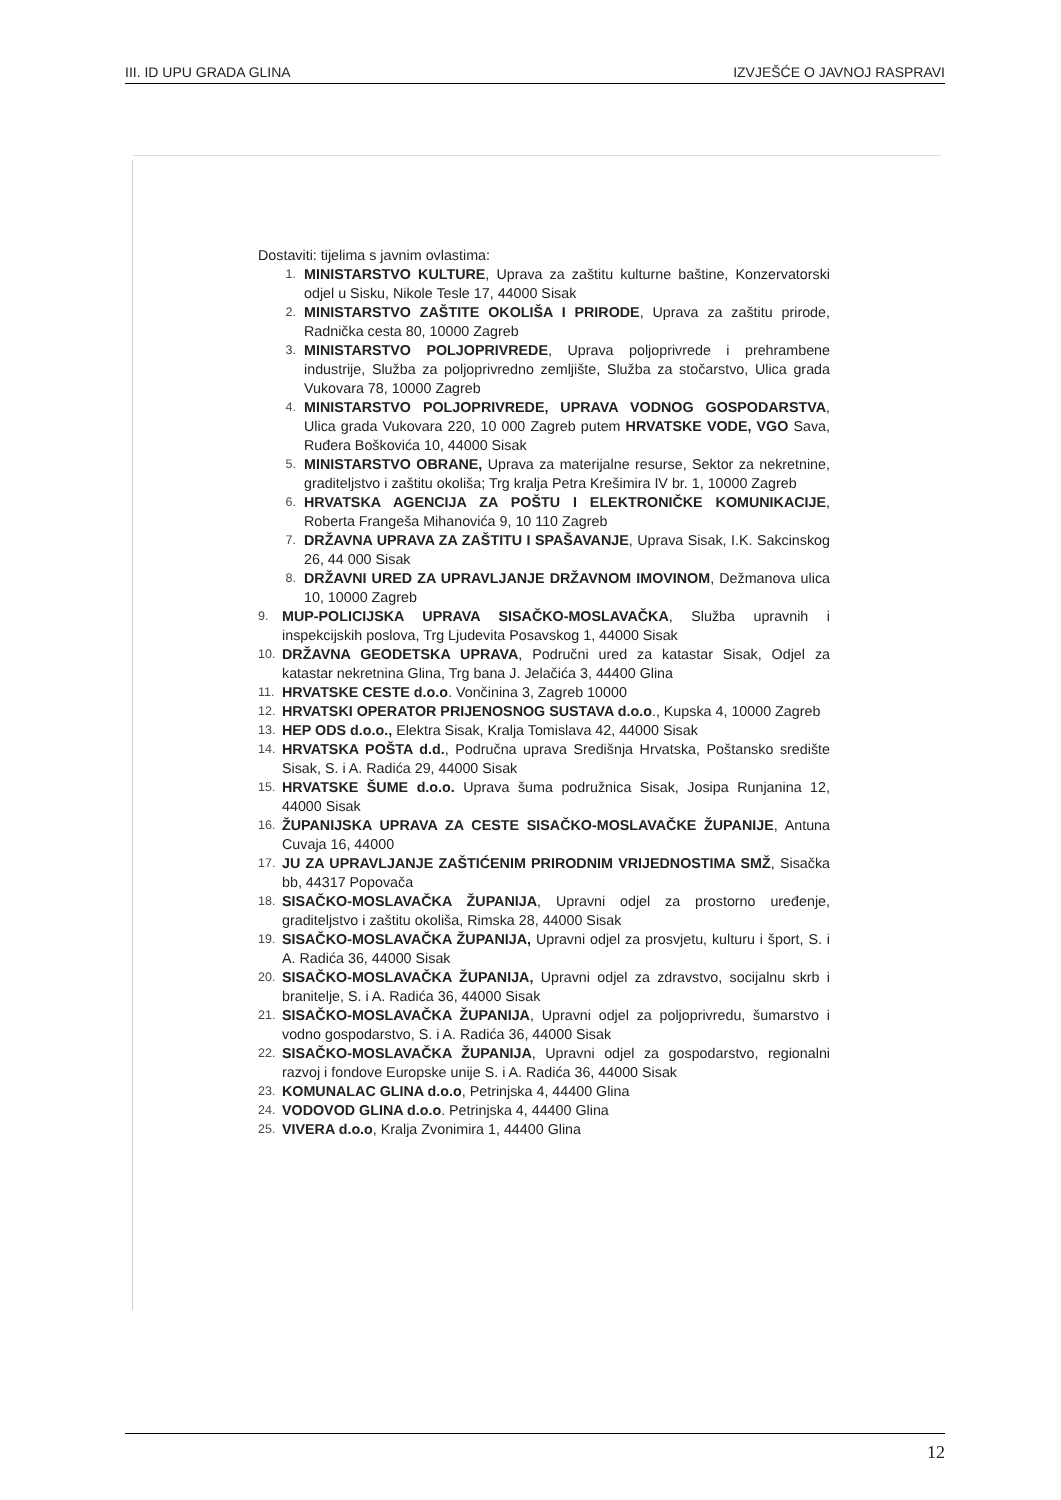III. ID UPU GRADA GLINA IZVJEŠĆE O JAVNOJ RASPRAVI
Dostaviti: tijelima s javnim ovlastima:
1. MINISTARSTVO KULTURE, Uprava za zaštitu kulturne baštine, Konzervatorski odjel u Sisku, Nikole Tesle 17, 44000 Sisak
2. MINISTARSTVO ZAŠTITE OKOLIŠA I PRIRODE, Uprava za zaštitu prirode, Radnička cesta 80, 10000 Zagreb
3. MINISTARSTVO POLJOPRIVREDE, Uprava poljoprivrede i prehrambene industrije, Služba za poljoprivredno zemljište, Služba za stočarstvo, Ulica grada Vukovara 78, 10000 Zagreb
4. MINISTARSTVO POLJOPRIVREDE, UPRAVA VODNOG GOSPODARSTVA, Ulica grada Vukovara 220, 10 000 Zagreb putem HRVATSKE VODE, VGO Sava, Ruđera Boškovića 10, 44000 Sisak
5. MINISTARSTVO OBRANE, Uprava za materijalne resurse, Sektor za nekretnine, graditeljstvo i zaštitu okoliša; Trg kralja Petra Krešimira IV br. 1, 10000 Zagreb
6. HRVATSKA AGENCIJA ZA POŠTU I ELEKTRONIČKE KOMUNIKACIJE, Roberta Frangeša Mihanovića 9, 10 110 Zagreb
7. DRŽAVNA UPRAVA ZA ZAŠTITU I SPAŠAVANJE, Uprava Sisak, I.K. Sakcinskog 26, 44 000 Sisak
8. DRŽAVNI URED ZA UPRAVLJANJE DRŽAVNOM IMOVINOM, Dežmanova ulica 10, 10000 Zagreb
9. MUP-POLICIJSKA UPRAVA SISAČKO-MOSLAVAČKA, Služba upravnih i inspekcijskih poslova, Trg Ljudevita Posavskog 1, 44000 Sisak
10. DRŽAVNA GEODETSKA UPRAVA, Područni ured za katastar Sisak, Odjel za katastar nekretnina Glina, Trg bana J. Jelačića 3, 44400 Glina
11. HRVATSKE CESTE d.o.o. Vončinina 3, Zagreb 10000
12. HRVATSKI OPERATOR PRIJENOSNOG SUSTAVA d.o.o., Kupska 4, 10000 Zagreb
13. HEP ODS d.o.o., Elektra Sisak, Kralja Tomislava 42, 44000 Sisak
14. HRVATSKA POŠTA d.d., Područna uprava Središnja Hrvatska, Poštansko središte Sisak, S. i A. Radića 29, 44000 Sisak
15. HRVATSKE ŠUME d.o.o. Uprava šuma podružnica Sisak, Josipa Runjanina 12, 44000 Sisak
16. ŽUPANIJSKA UPRAVA ZA CESTE SISAČKO-MOSLAVAČKE ŽUPANIJE, Antuna Cuvaja 16, 44000
17. JU ZA UPRAVLJANJE ZAŠTIĆENIM PRIRODNIM VRIJEDNOSTIMA SMŽ, Sisačka bb, 44317 Popovača
18. SISAČKO-MOSLAVAČKA ŽUPANIJA, Upravni odjel za prostorno uređenje, graditeljstvo i zaštitu okoliša, Rimska 28, 44000 Sisak
19. SISAČKO-MOSLAVAČKA ŽUPANIJA, Upravni odjel za prosvjetu, kulturu i šport, S. i A. Radića 36, 44000 Sisak
20. SISAČKO-MOSLAVAČKA ŽUPANIJA, Upravni odjel za zdravstvo, socijalnu skrb i branitelje, S. i A. Radića 36, 44000 Sisak
21. SISAČKO-MOSLAVAČKA ŽUPANIJA, Upravni odjel za poljoprivredu, šumarstvo i vodno gospodarstvo, S. i A. Radića 36, 44000 Sisak
22. SISAČKO-MOSLAVAČKA ŽUPANIJA, Upravni odjel za gospodarstvo, regionalni razvoj i fondove Europske unije S. i A. Radića 36, 44000 Sisak
23. KOMUNALAC GLINA d.o.o, Petrinjska 4, 44400 Glina
24. VODOVOD GLINA d.o.o. Petrinjska 4, 44400 Glina
25. VIVERA d.o.o, Kralja Zvonimira 1, 44400 Glina
12